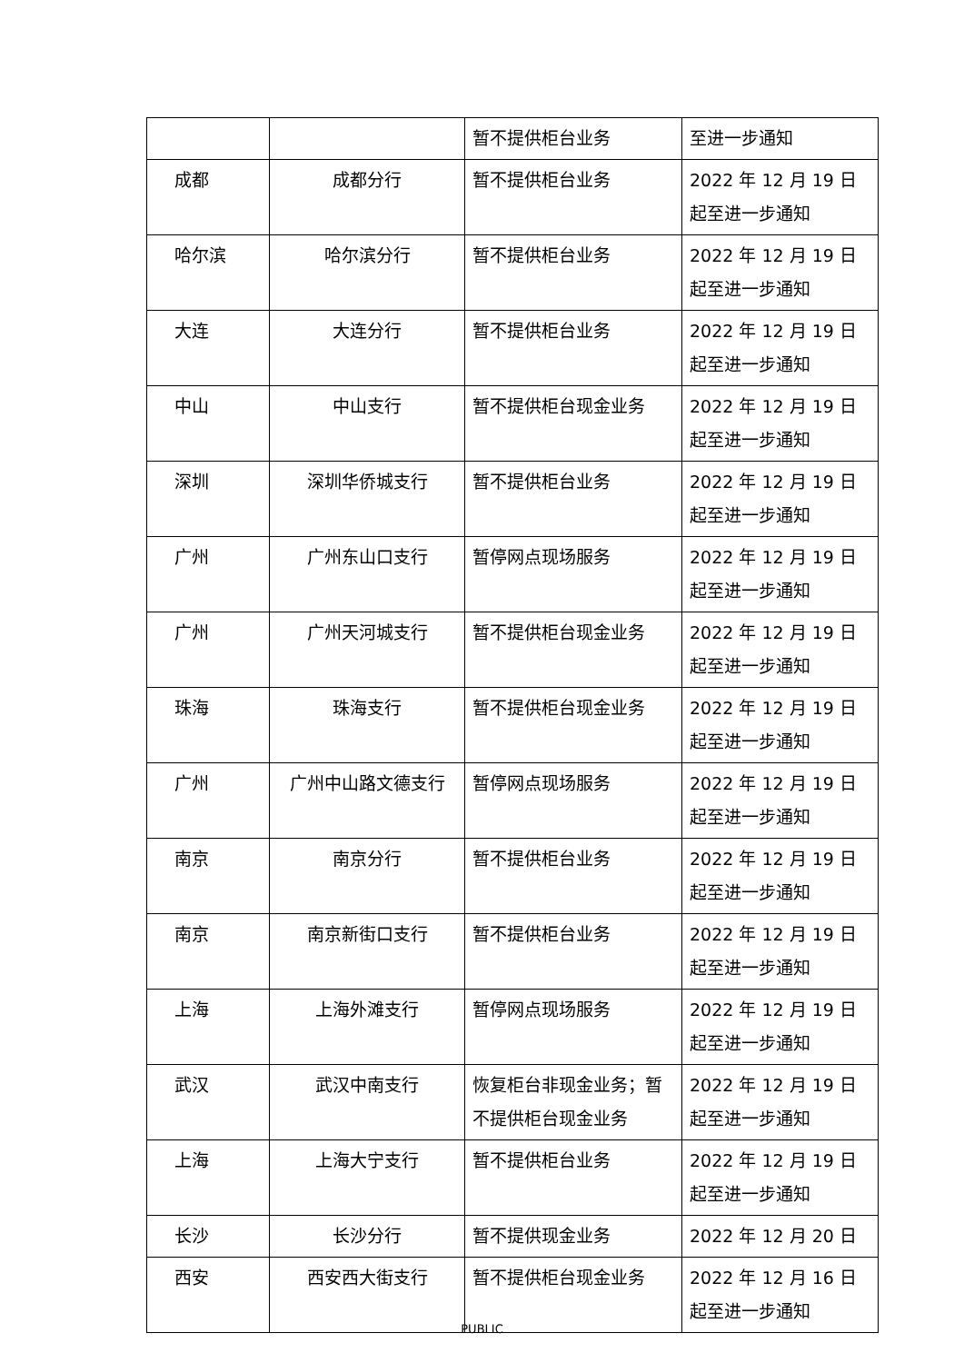| | | 暂不提供柜台业务 | 至进一步通知 |
| 成都 | 成都分行 | 暂不提供柜台业务 | 2022 年 12 月 19 日起至进一步通知 |
| 哈尔滨 | 哈尔滨分行 | 暂不提供柜台业务 | 2022 年 12 月 19 日起至进一步通知 |
| 大连 | 大连分行 | 暂不提供柜台业务 | 2022 年 12 月 19 日起至进一步通知 |
| 中山 | 中山支行 | 暂不提供柜台现金业务 | 2022 年 12 月 19 日起至进一步通知 |
| 深圳 | 深圳华侨城支行 | 暂不提供柜台业务 | 2022 年 12 月 19 日起至进一步通知 |
| 广州 | 广州东山口支行 | 暂停网点现场服务 | 2022 年 12 月 19 日起至进一步通知 |
| 广州 | 广州天河城支行 | 暂不提供柜台现金业务 | 2022 年 12 月 19 日起至进一步通知 |
| 珠海 | 珠海支行 | 暂不提供柜台现金业务 | 2022 年 12 月 19 日起至进一步通知 |
| 广州 | 广州中山路文德支行 | 暂停网点现场服务 | 2022 年 12 月 19 日起至进一步通知 |
| 南京 | 南京分行 | 暂不提供柜台业务 | 2022 年 12 月 19 日起至进一步通知 |
| 南京 | 南京新街口支行 | 暂不提供柜台业务 | 2022 年 12 月 19 日起至进一步通知 |
| 上海 | 上海外滩支行 | 暂停网点现场服务 | 2022 年 12 月 19 日起至进一步通知 |
| 武汉 | 武汉中南支行 | 恢复柜台非现金业务；暂不提供柜台现金业务 | 2022 年 12 月 19 日起至进一步通知 |
| 上海 | 上海大宁支行 | 暂不提供柜台业务 | 2022 年 12 月 19 日起至进一步通知 |
| 长沙 | 长沙分行 | 暂不提供现金业务 | 2022 年 12 月 20 日 |
| 西安 | 西安西大街支行 | 暂不提供柜台现金业务 | 2022 年 12 月 16 日起至进一步通知 |
PUBLIC